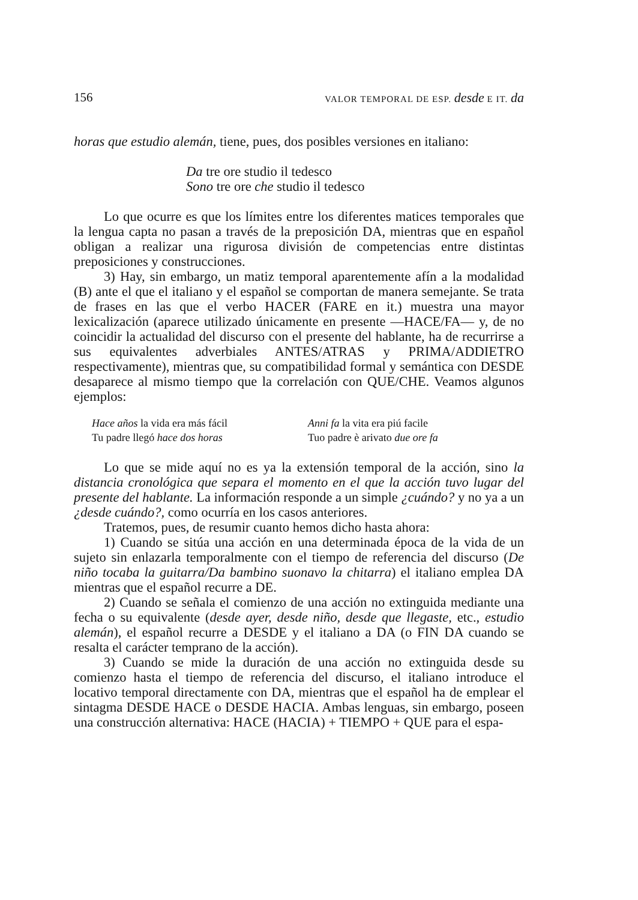156 VALOR TEMPORAL DE ESP. desde E IT. da
horas que estudio alemán, tiene, pues, dos posibles versiones en italiano:
Da tre ore studio il tedesco
Sono tre ore che studio il tedesco
Lo que ocurre es que los límites entre los diferentes matices temporales que la lengua capta no pasan a través de la preposición DA, mientras que en español obligan a realizar una rigurosa división de competencias entre distintas preposiciones y construcciones.
3) Hay, sin embargo, un matiz temporal aparentemente afín a la modalidad (B) ante el que el italiano y el español se comportan de manera semejante. Se trata de frases en las que el verbo HACER (FARE en it.) muestra una mayor lexicalización (aparece utilizado únicamente en presente —HACE/FA— y, de no coincidir la actualidad del discurso con el presente del hablante, ha de recurrirse a sus equivalentes adverbiales ANTES/ATRAS y PRIMA/ADDIETRO respectivamente), mientras que, su compatibilidad formal y semántica con DESDE desaparece al mismo tiempo que la correlación con QUE/CHE. Veamos algunos ejemplos:
Hace años la vida era más fácil
Tu padre llegó hace dos horas
Anni fa la vita era piú facile
Tuo padre è arivato due ore fa
Lo que se mide aquí no es ya la extensión temporal de la acción, sino la distancia cronológica que separa el momento en el que la acción tuvo lugar del presente del hablante. La información responde a un simple ¿cuándo? y no ya a un ¿desde cuándo?, como ocurría en los casos anteriores.
Tratemos, pues, de resumir cuanto hemos dicho hasta ahora:
1) Cuando se sitúa una acción en una determinada época de la vida de un sujeto sin enlazarla temporalmente con el tiempo de referencia del discurso (De niño tocaba la guitarra/Da bambino suonavo la chitarra) el italiano emplea DA mientras que el español recurre a DE.
2) Cuando se señala el comienzo de una acción no extinguida mediante una fecha o su equivalente (desde ayer, desde niño, desde que llegaste, etc., estudio alemán), el español recurre a DESDE y el italiano a DA (o FIN DA cuando se resalta el carácter temprano de la acción).
3) Cuando se mide la duración de una acción no extinguida desde su comienzo hasta el tiempo de referencia del discurso, el italiano introduce el locativo temporal directamente con DA, mientras que el español ha de emplear el sintagma DESDE HACE o DESDE HACIA. Ambas lenguas, sin embargo, poseen una construcción alternativa: HACE (HACIA) + TIEMPO + QUE para el espa-